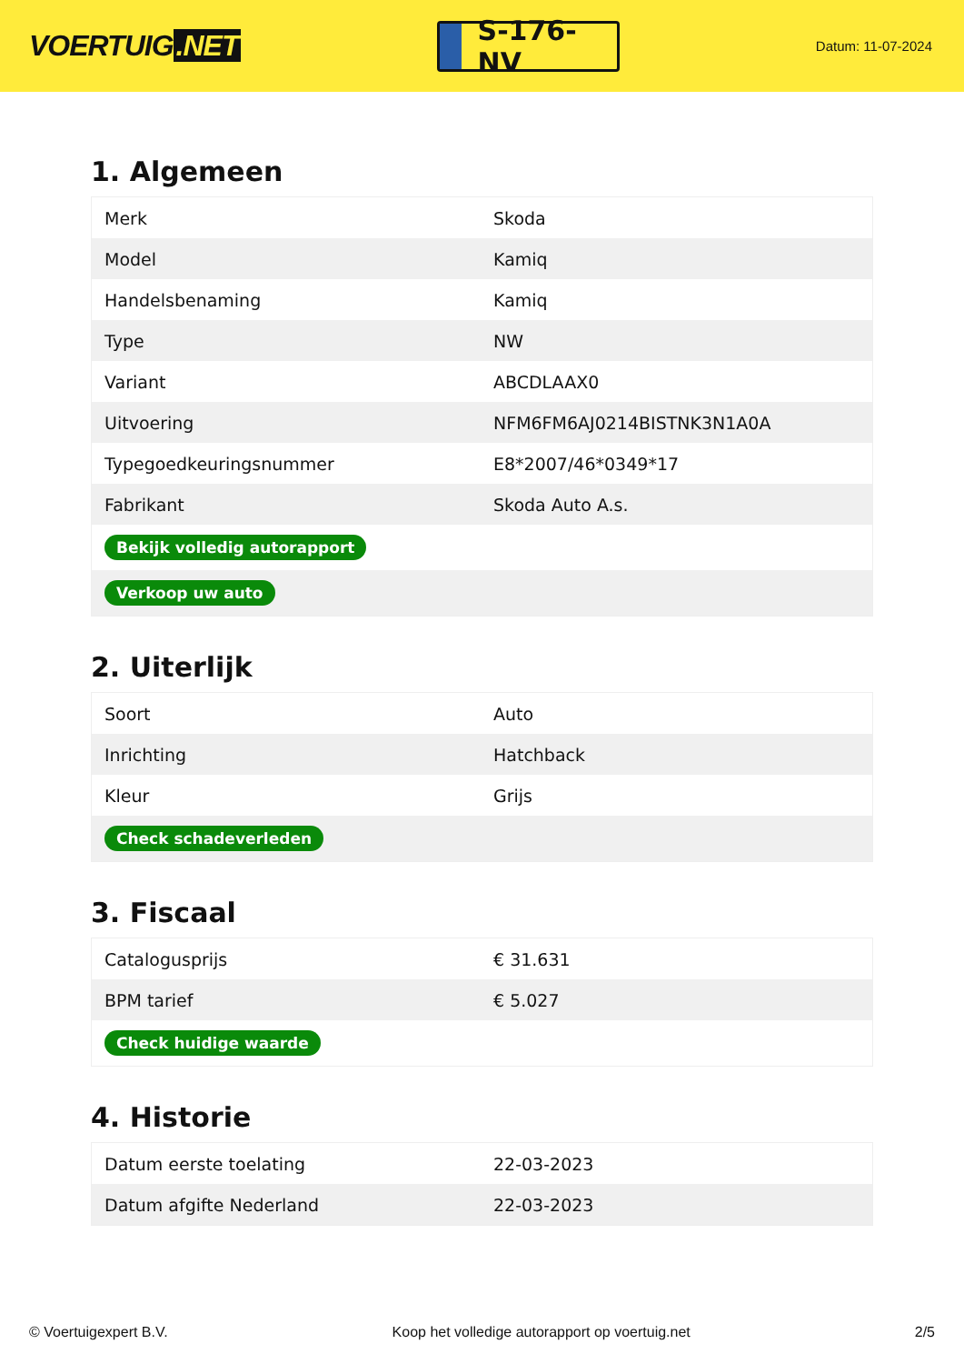VOERTUIG.NET
S-176-NV
Datum: 11-07-2024
1. Algemeen
| Merk | Skoda |
| Model | Kamiq |
| Handelsbenaming | Kamiq |
| Type | NW |
| Variant | ABCDLAAX0 |
| Uitvoering | NFM6FM6AJ0214BISTNK3N1A0A |
| Typegoedkeuringsnummer | E8*2007/46*0349*17 |
| Fabrikant | Skoda Auto A.s. |
| Bekijk volledig autorapport | |
| Verkoop uw auto | |
2. Uiterlijk
| Soort | Auto |
| Inrichting | Hatchback |
| Kleur | Grijs |
| Check schadeverleden | |
3. Fiscaal
| Catalogusprijs | € 31.631 |
| BPM tarief | € 5.027 |
| Check huidige waarde | |
4. Historie
| Datum eerste toelating | 22-03-2023 |
| Datum afgifte Nederland | 22-03-2023 |
© Voertuigexpert B.V. Koop het volledige autorapport op voertuig.net 2/5